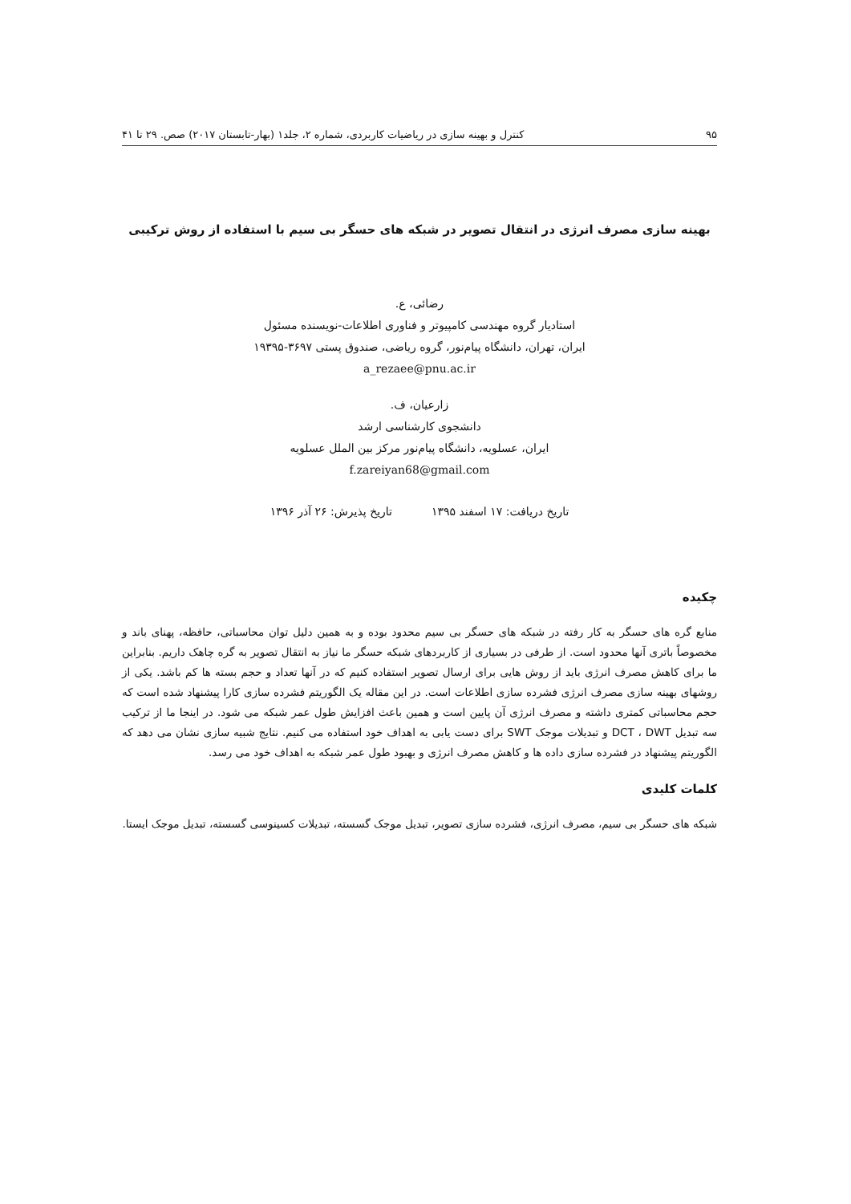۹۵ کنترل و بهینه سازی در ریاضیات کاربردی، شماره ۲، جلد۱ (بهار-تابستان ۲۰۱۷) صص. ۲۹ تا ۴۱
بهینه سازی مصرف انرژی در انتقال تصویر در شبکه های حسگر بی سیم با استفاده از روش ترکیبی
رضائی، ع.
استادیار گروه مهندسی کامپیوتر و فناوری اطلاعات-نویسنده مسئول
ایران، تهران، دانشگاه پیام‌نور، گروه ریاضی، صندوق پستی ۳۶۹۷-۱۹۳۹۵
a_rezaee@pnu.ac.ir
زارعیان، ف.
دانشجوی کارشناسی ارشد
ایران، عسلویه، دانشگاه پیام‌نور مرکز بین الملل عسلویه
f.zareiyan68@gmail.com
تاریخ دریافت: ۱۷ اسفند ۱۳۹۵ تاریخ پذیرش: ۲۶ آذر ۱۳۹۶
چکیده
منابع گره های حسگر به کار رفته در شبکه های حسگر بی سیم محدود بوده و به همین دلیل توان محاسباتی، حافظه، پهنای باند و مخصوصاً باتری آنها محدود است. از طرفی در بسیاری از کاربردهای شبکه حسگر ما نیاز به انتقال تصویر به گره چاهک داریم. بنابراین ما برای کاهش مصرف انرژی باید از روش هایی برای ارسال تصویر استفاده کنیم که در آنها تعداد و حجم بسته ها کم باشد. یکی از روشهای بهینه سازی مصرف انرژی فشرده سازی اطلاعات است. در این مقاله یک الگوریتم فشرده سازی کارا پیشنهاد شده است که حجم محاسباتی کمتری داشته و مصرف انرژی آن پایین است و همین باعث افزایش طول عمر شبکه می شود. در اینجا ما از ترکیب سه تبدیل DCT ، DWT و تبدیلات موجک SWT برای دست یابی به اهداف خود استفاده می کنیم. نتایج شبیه سازی نشان می دهد که الگوریتم پیشنهاد در فشرده سازی داده ها و کاهش مصرف انرژی و بهبود طول عمر شبکه به اهداف خود می رسد.
کلمات کلیدی
شبکه های حسگر بی سیم، مصرف انرژی، فشرده سازی تصویر، تبدیل موجک گسسته، تبدیلات کسینوسی گسسته، تبدیل موجک ایستا.